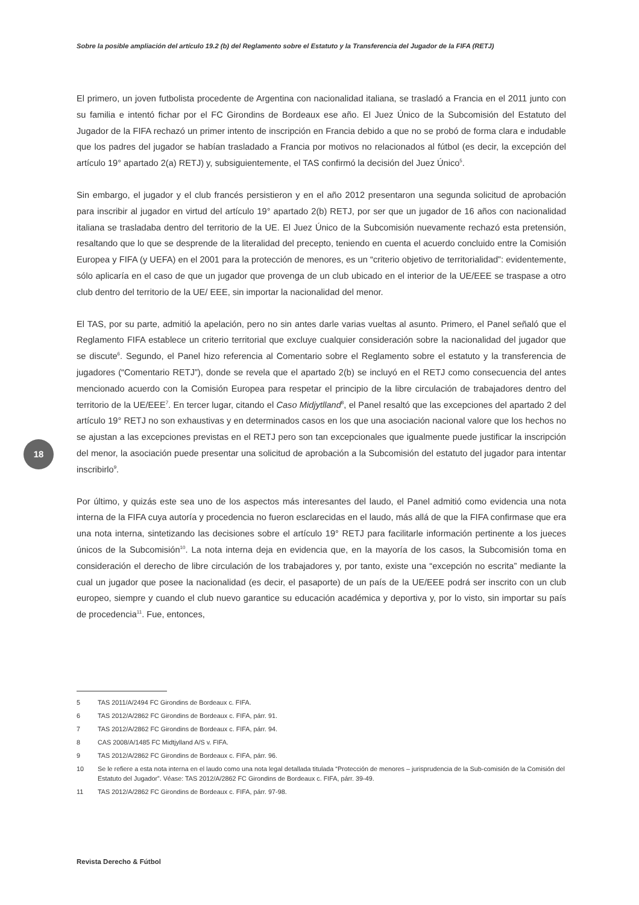Sobre la posible ampliación del artículo 19.2 (b) del Reglamento sobre el Estatuto y la Transferencia del Jugador de la FIFA (RETJ)
El primero, un joven futbolista procedente de Argentina con nacionalidad italiana, se trasladó a Francia en el 2011 junto con su familia e intentó fichar por el FC Girondins de Bordeaux ese año. El Juez Único de la Subcomisión del Estatuto del Jugador de la FIFA rechazó un primer intento de inscripción en Francia debido a que no se probó de forma clara e indudable que los padres del jugador se habían trasladado a Francia por motivos no relacionados al fútbol (es decir, la excepción del artículo 19° apartado 2(a) RETJ) y, subsiguientemente, el TAS confirmó la decisión del Juez Único<sup>5</sup>.
Sin embargo, el jugador y el club francés persistieron y en el año 2012 presentaron una segunda solicitud de aprobación para inscribir al jugador en virtud del artículo 19° apartado 2(b) RETJ, por ser que un jugador de 16 años con nacionalidad italiana se trasladaba dentro del territorio de la UE. El Juez Único de la Subcomisión nuevamente rechazó esta pretensión, resaltando que lo que se desprende de la literalidad del precepto, teniendo en cuenta el acuerdo concluido entre la Comisión Europea y FIFA (y UEFA) en el 2001 para la protección de menores, es un “criterio objetivo de territorialidad”: evidentemente, sólo aplicaría en el caso de que un jugador que provenga de un club ubicado en el interior de la UE/EEE se traspase a otro club dentro del territorio de la UE/ EEE, sin importar la nacionalidad del menor.
El TAS, por su parte, admitió la apelación, pero no sin antes darle varias vueltas al asunto. Primero, el Panel señaló que el Reglamento FIFA establece un criterio territorial que excluye cualquier consideración sobre la nacionalidad del jugador que se discute<sup>6</sup>. Segundo, el Panel hizo referencia al Comentario sobre el Reglamento sobre el estatuto y la transferencia de jugadores (“Comentario RETJ”), donde se revela que el apartado 2(b) se incluyó en el RETJ como consecuencia del antes mencionado acuerdo con la Comisión Europea para respetar el principio de la libre circulación de trabajadores dentro del territorio de la UE/EEE<sup>7</sup>. En tercer lugar, citando el Caso Midjytlland<sup>8</sup>, el Panel resaltó que las excepciones del apartado 2 del artículo 19° RETJ no son exhaustivas y en determinados casos en los que una asociación nacional valore que los hechos no se ajustan a las excepciones previstas en el RETJ pero son tan excepcionales que igualmente puede justificar la inscripción del menor, la asociación puede presentar una solicitud de aprobación a la Subcomisión del estatuto del jugador para intentar inscribirlo<sup>9</sup>.
Por último, y quizás este sea uno de los aspectos más interesantes del laudo, el Panel admitió como evidencia una nota interna de la FIFA cuya autoría y procedencia no fueron esclarecidas en el laudo, más allá de que la FIFA confirmase que era una nota interna, sintetizando las decisiones sobre el artículo 19° RETJ para facilitarle información pertinente a los jueces únicos de la Subcomisión<sup>10</sup>. La nota interna deja en evidencia que, en la mayoría de los casos, la Subcomisión toma en consideración el derecho de libre circulación de los trabajadores y, por tanto, existe una “excepción no escrita” mediante la cual un jugador que posee la nacionalidad (es decir, el pasaporte) de un país de la UE/EEE podrá ser inscrito con un club europeo, siempre y cuando el club nuevo garantice su educación académica y deportiva y, por lo visto, sin importar su país de procedencia<sup>11</sup>. Fue, entonces,
18
5 TAS 2011/A/2494 FC Girondins de Bordeaux c. FIFA.
6 TAS 2012/A/2862 FC Girondins de Bordeaux c. FIFA, párr. 91.
7 TAS 2012/A/2862 FC Girondins de Bordeaux c. FIFA, párr. 94.
8 CAS 2008/A/1485 FC Midtjylland A/S v. FIFA.
9 TAS 2012/A/2862 FC Girondins de Bordeaux c. FIFA, párr. 96.
10 Se le refiere a esta nota interna en el laudo como una nota legal detallada titulada “Protección de menores – jurisprudencia de la Sub-comisión de la Comisión del Estatuto del Jugador”. Véase: TAS 2012/A/2862 FC Girondins de Bordeaux c. FIFA, párr. 39-49.
11 TAS 2012/A/2862 FC Girondins de Bordeaux c. FIFA, párr. 97-98.
Revista Derecho & Fútbol